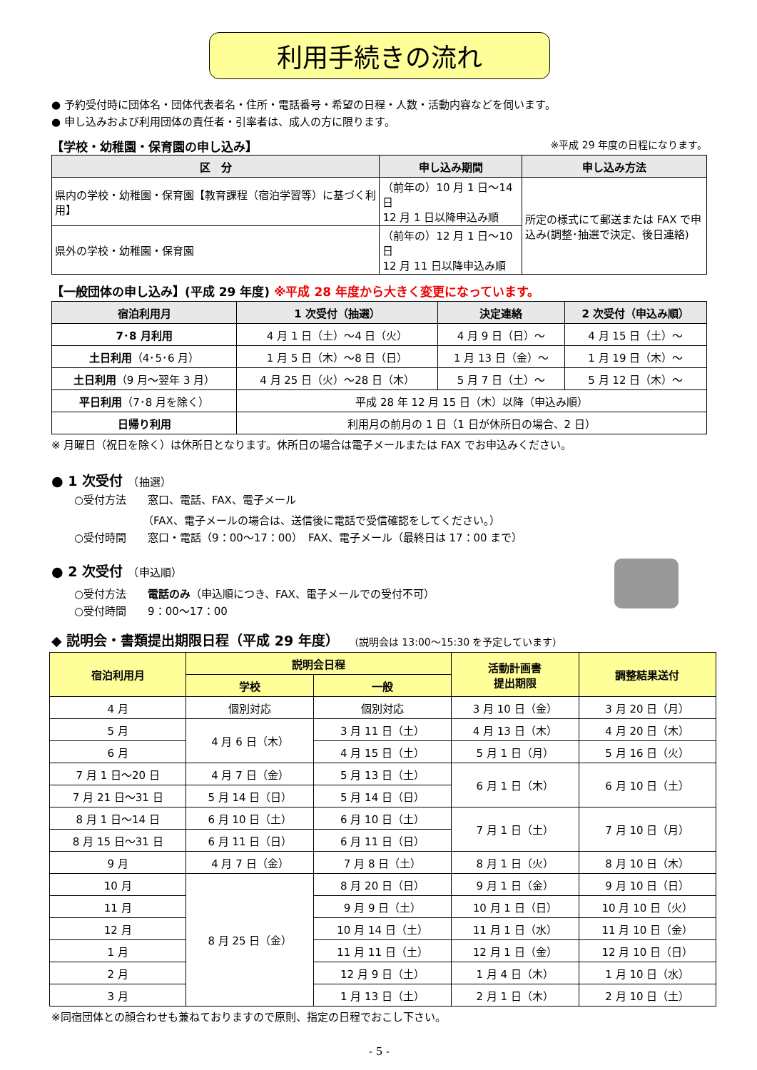利用手続きの流れ
● 予約受付時に団体名・団体代表者名・住所・電話番号・希望の日程・人数・活動内容などを伺います。
● 申し込みおよび利用団体の責任者・引率者は、成人の方に限ります。
【学校・幼稚園・保育園の申し込み】 ※平成 29 年度の日程になります。
| 区 分 | 申し込み期間 | 申し込み方法 |
| --- | --- | --- |
| 県内の学校・幼稚園・保育園【教育課程（宿泊学習等）に基づく利用】 | （前年の）10 月 1 日～14 日 12 月 1 日以降申込み順 | 所定の様式にて郵送または FAX で申込み(調整･抽選で決定、後日連絡) |
| 県外の学校・幼稚園・保育園 | （前年の）12 月 1 日～10 日 12 月 11 日以降申込み順 | |
【一般団体の申し込み】(平成 29 年度) ※平成 28 年度から大きく変更になっています。
| 宿泊利用月 | 1 次受付（抽選） | 決定連絡 | 2 次受付（申込み順） |
| --- | --- | --- | --- |
| 7･8 月利用 | 4 月 1 日（土）～4 日（火） | 4 月 9 日（日）～ | 4 月 15 日（土）～ |
| 土日利用 （4･5･6 月） | 1 月 5 日（木）～8 日（日） | 1 月 13 日（金）～ | 1 月 19 日（木）～ |
| 土日利用 （9 月～翌年 3 月） | 4 月 25 日（火）～28 日（木） | 5 月 7 日（土）～ | 5 月 12 日（木）～ |
| 平日利用 （7･8 月を除く） | 平成 28 年 12 月 15 日（木）以降（申込み順） | | |
| 日帰り利用 | 利用月の前月の 1 日（1 日が休所日の場合、2 日） | | |
※ 月曜日（祝日を除く）は休所日となります。休所日の場合は電子メールまたは FAX でお申込みください。
● 1 次受付　（抽選）
○受付方法　　窓口、電話、FAX、電子メール
（FAX、電子メールの場合は、送信後に電話で受信確認をしてください。）
○受付時間　　窓口・電話（9：00～17：00）　FAX、電子メール（最終日は 17：00 まで）
● 2 次受付　（申込順）
○受付方法　　電話のみ（申込順につき、FAX、電子メールでの受付不可）
○受付時間　　9：00～17：00
◆ 説明会・書類提出期限日程（平成 29 年度）　　（説明会は 13:00～15:30 を予定しています）
| 宿泊利用月 | 説明会日程 | | 活動計画書 提出期限 | 調整結果送付 |
| --- | --- | --- | --- | --- |
| | 学校 | 一般 | | |
| 4 月 | 個別対応 | 個別対応 | 3 月 10 日（金） | 3 月 20 日（月） |
| 5 月 | 4 月 6 日（木） | 3 月 11 日（土） | 4 月 13 日（木） | 4 月 20 日（木） |
| 6 月 | | 4 月 15 日（土） | 5 月 1 日（月） | 5 月 16 日（火） |
| 7 月 1 日～20 日 | 4 月 7 日（金） | 5 月 13 日（土） | 6 月 1 日（木） | 6 月 10 日（土） |
| 7 月 21 日～31 日 | 5 月 14 日（日） | 5 月 14 日（日） | | |
| 8 月 1 日～14 日 | 6 月 10 日（土） | 6 月 10 日（土） | 7 月 1 日（土） | 7 月 10 日（月） |
| 8 月 15 日～31 日 | 6 月 11 日（日） | 6 月 11 日（日） | | |
| 9 月 | 4 月 7 日（金） | 7 月 8 日（土） | 8 月 1 日（火） | 8 月 10 日（木） |
| 10 月 | 8 月 25 日（金） | 8 月 20 日（日） | 9 月 1 日（金） | 9 月 10 日（日） |
| 11 月 | | 9 月 9 日（土） | 10 月 1 日（日） | 10 月 10 日（火） |
| 12 月 | | 10 月 14 日（土） | 11 月 1 日（水） | 11 月 10 日（金） |
| 1 月 | | 11 月 11 日（土） | 12 月 1 日（金） | 12 月 10 日（日） |
| 2 月 | | 12 月 9 日（土） | 1 月 4 日（木） | 1 月 10 日（水） |
| 3 月 | | 1 月 13 日（土） | 2 月 1 日（木） | 2 月 10 日（土） |
※同宿団体との顔合わせも兼ねておりますので原則、指定の日程でおこし下さい。
- 5 -